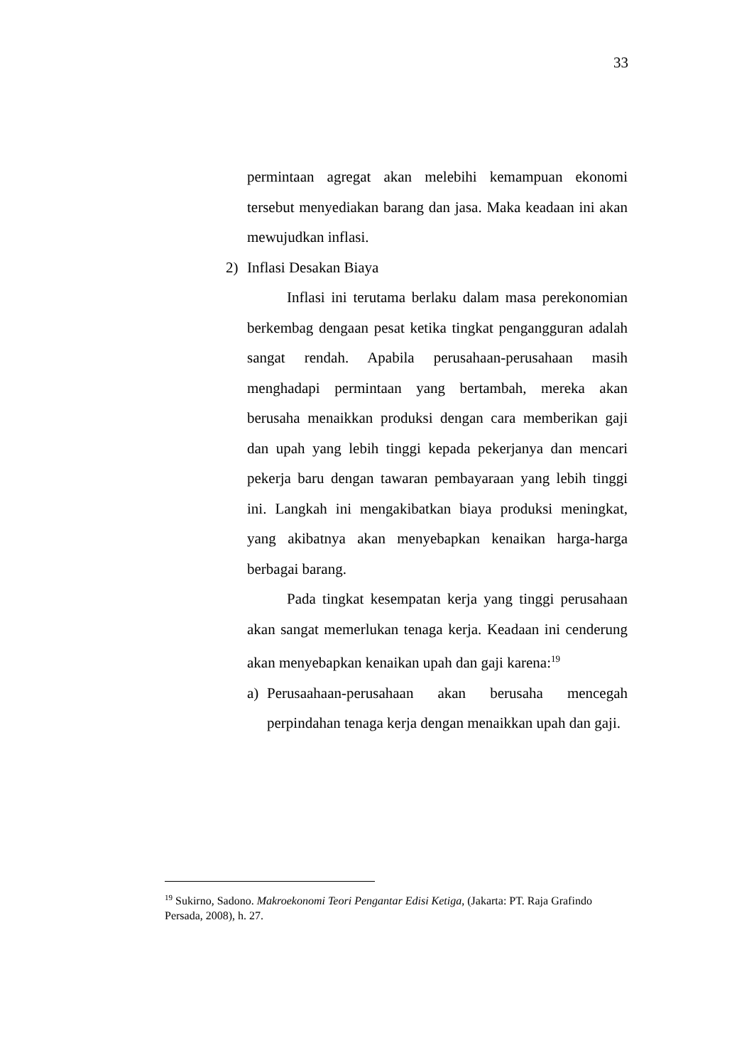33
permintaan agregat akan melebihi kemampuan ekonomi tersebut menyediakan barang dan jasa. Maka keadaan ini akan mewujudkan inflasi.
2) Inflasi Desakan Biaya
Inflasi ini terutama berlaku dalam masa perekonomian berkembag dengaan pesat ketika tingkat pengangguran adalah sangat rendah. Apabila perusahaan-perusahaan masih menghadapi permintaan yang bertambah, mereka akan berusaha menaikkan produksi dengan cara memberikan gaji dan upah yang lebih tinggi kepada pekerjanya dan mencari pekerja baru dengan tawaran pembayaraan yang lebih tinggi ini. Langkah ini mengakibatkan biaya produksi meningkat, yang akibatnya akan menyebapkan kenaikan harga-harga berbagai barang.
Pada tingkat kesempatan kerja yang tinggi perusahaan akan sangat memerlukan tenaga kerja. Keadaan ini cenderung akan menyebapkan kenaikan upah dan gaji karena:<sup>19</sup>
a) Perusaahaan-perusahaan akan berusaha mencegah perpindahan tenaga kerja dengan menaikkan upah dan gaji.
<sup>19</sup> Sukirno, Sadono. Makroekonomi Teori Pengantar Edisi Ketiga, (Jakarta: PT. Raja Grafindo Persada, 2008), h. 27.